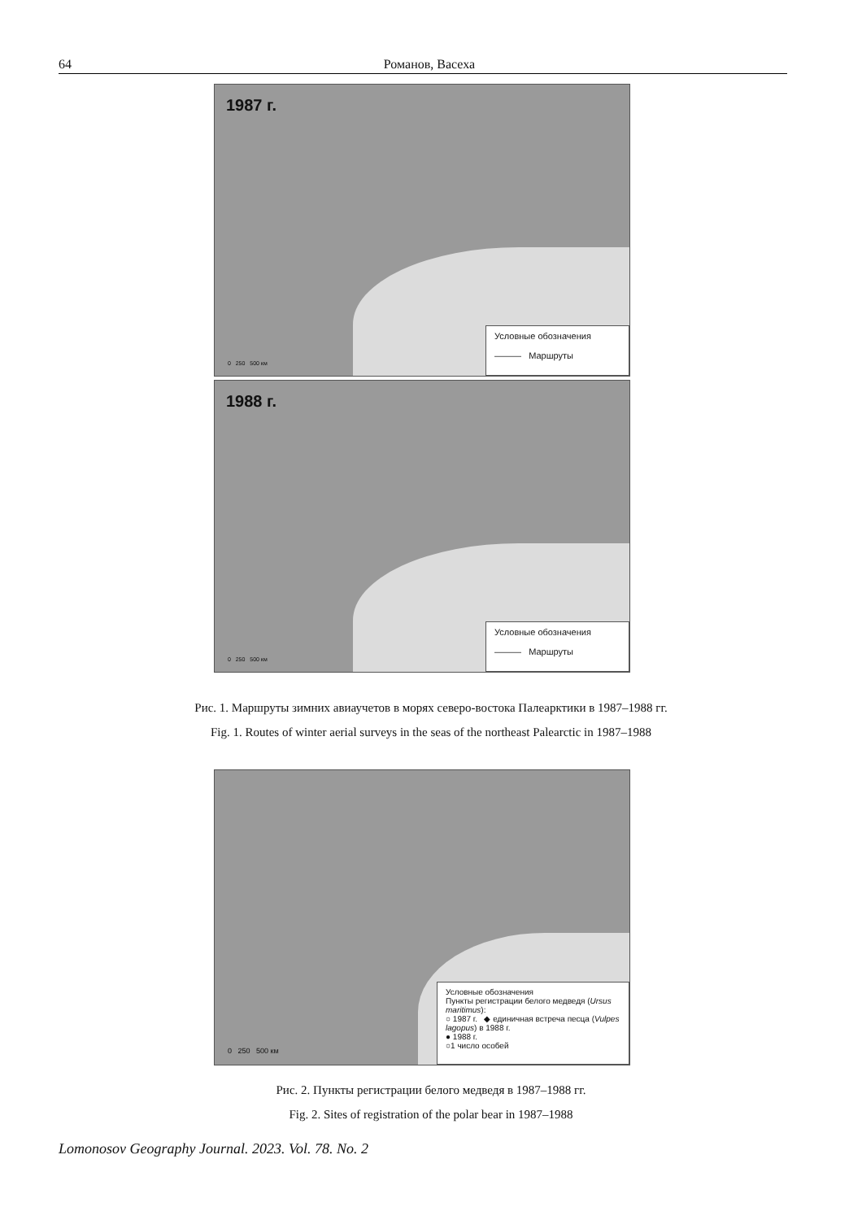64 Романов, Васеха
1987 г.
0 250 500 км
Условные обозначения
——— Маршруты
1988 г.
0 250 500 км
Условные обозначения
——— Маршруты
Рис. 1. Маршруты зимних авиаучетов в морях северо-востока Палеарктики в 1987–1988 гг.
Fig. 1. Routes of winter aerial surveys in the seas of the northeast Palearctic in 1987–1988
0 250 500 км
Условные обозначения
Пункты регистрации белого медведя (Ursus maritimus):
○ 1987 г. ◆ единичная встреча песца (Vulpes lagopus) в 1988 г.
● 1988 г.
○1 число особей
Рис. 2. Пункты регистрации белого медведя в 1987–1988 гг.
Fig. 2. Sites of registration of the polar bear in 1987–1988
Lomonosov Geography Journal. 2023. Vol. 78. No. 2